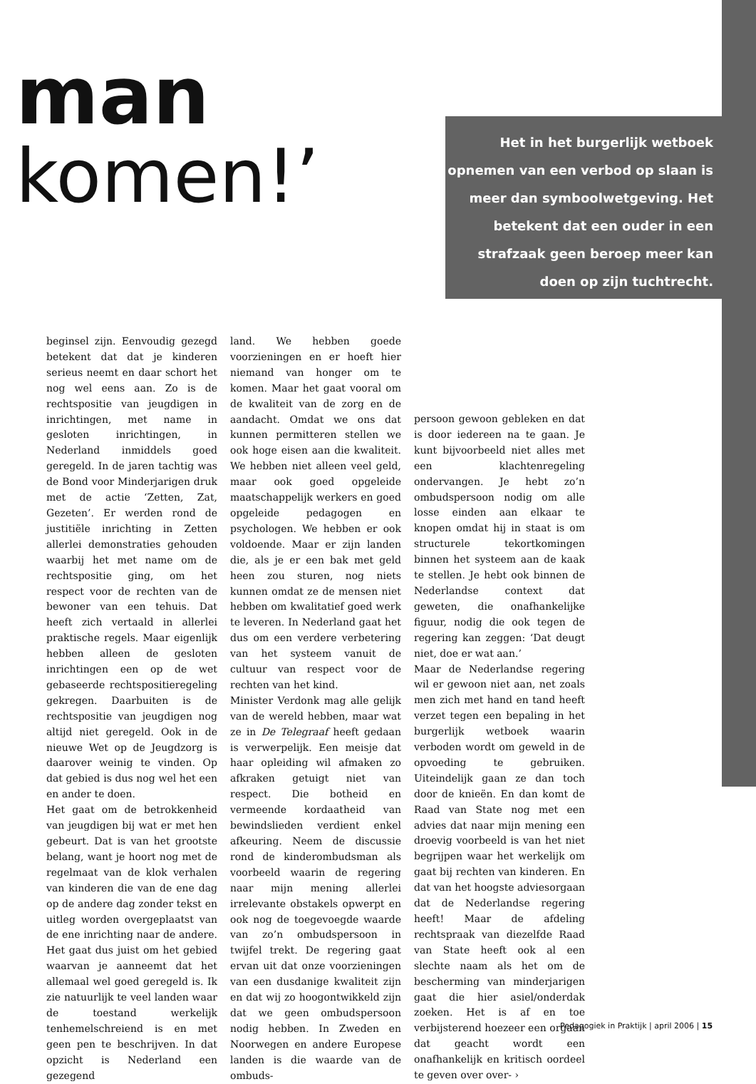man
komen!’
Het in het burgerlijk wetboek opnemen van een verbod op slaan is meer dan symboolwetgeving. Het betekent dat een ouder in een strafzaak geen beroep meer kan doen op zijn tuchtrecht.
beginsel zijn. Eenvoudig gezegd betekent dat dat je kinderen serieus neemt en daar schort het nog wel eens aan. Zo is de rechtspositie van jeugdigen in inrichtingen, met name in gesloten inrichtingen, in Nederland inmiddels goed geregeld. In de jaren tachtig was de Bond voor Minderjarigen druk met de actie ‘Zetten, Zat, Gezeten’. Er werden rond de justitiële inrichting in Zetten allerlei demonstraties gehouden waarbij het met name om de rechtspositie ging, om het respect voor de rechten van de bewoner van een tehuis. Dat heeft zich vertaald in allerlei praktische regels. Maar eigenlijk hebben alleen de gesloten inrichtingen een op de wet gebaseerde rechtspositieregeling gekregen. Daarbuiten is de rechtspositie van jeugdigen nog altijd niet geregeld. Ook in de nieuwe Wet op de Jeugdzorg is daarover weinig te vinden. Op dat gebied is dus nog wel het een en ander te doen.
Het gaat om de betrokkenheid van jeugdigen bij wat er met hen gebeurt. Dat is van het grootste belang, want je hoort nog met de regelmaat van de klok verhalen van kinderen die van de ene dag op de andere dag zonder tekst en uitleg worden overgeplaatst van de ene inrichting naar de andere. Het gaat dus juist om het gebied waarvan je aanneemt dat het allemaal wel goed geregeld is. Ik zie natuurlijk te veel landen waar de toestand werkelijk tenhemelschreiend is en met geen pen te beschrijven. In dat opzicht is Nederland een gezegend
land. We hebben goede voorzieningen en er hoeft hier niemand van honger om te komen. Maar het gaat vooral om de kwaliteit van de zorg en de aandacht. Omdat we ons dat kunnen permitteren stellen we ook hoge eisen aan die kwaliteit. We hebben niet alleen veel geld, maar ook goed opgeleide maatschappelijk werkers en goed opgeleide pedagogen en psychologen. We hebben er ook voldoende. Maar er zijn landen die, als je er een bak met geld heen zou sturen, nog niets kunnen omdat ze de mensen niet hebben om kwalitatief goed werk te leveren. In Nederland gaat het dus om een verdere verbetering van het systeem vanuit de cultuur van respect voor de rechten van het kind.
Minister Verdonk mag alle gelijk van de wereld hebben, maar wat ze in De Telegraaf heeft gedaan is verwerpelijk. Een meisje dat haar opleiding wil afmaken zo afkraken getuigt niet van respect. Die botheid en vermeende kordaatheid van bewindslieden verdient enkel afkeuring. Neem de discussie rond de kinderombudsman als voorbeeld waarin de regering naar mijn mening allerlei irrelevante obstakels opwerpt en ook nog de toegevoegde waarde van zo’n ombudspersoon in twijfel trekt. De regering gaat ervan uit dat onze voorzieningen van een dusdanige kwaliteit zijn en dat wij zo hoogontwikkeld zijn dat we geen ombudspersoon nodig hebben. In Zweden en Noorwegen en andere Europese landen is die waarde van de ombuds-
persoon gewoon gebleken en dat is door iedereen na te gaan. Je kunt bijvoorbeeld niet alles met een klachtenregeling ondervangen. Je hebt zo’n ombudspersoon nodig om alle losse einden aan elkaar te knopen omdat hij in staat is om structurele tekortkomingen binnen het systeem aan de kaak te stellen. Je hebt ook binnen de Nederlandse context dat geweten, die onafhankelijke figuur, nodig die ook tegen de regering kan zeggen: ‘Dat deugt niet, doe er wat aan.’
Maar de Nederlandse regering wil er gewoon niet aan, net zoals men zich met hand en tand heeft verzet tegen een bepaling in het burgerlijk wetboek waarin verboden wordt om geweld in de opvoeding te gebruiken. Uiteindelijk gaan ze dan toch door de knieën. En dan komt de Raad van State nog met een advies dat naar mijn mening een droevig voorbeeld is van het niet begrijpen waar het werkelijk om gaat bij rechten van kinderen. En dat van het hoogste adviesorgaan dat de Nederlandse regering heeft! Maar de afdeling rechtspraak van diezelfde Raad van State heeft ook al een slechte naam als het om de bescherming van minderjarigen gaat die hier asiel/onderdak zoeken. Het is af en toe verbijsterend hoezeer een orgaan dat geacht wordt een onafhankelijk en kritisch oordeel te geven over over- ›
Pedagogiek in Praktijk | april 2006 | 15